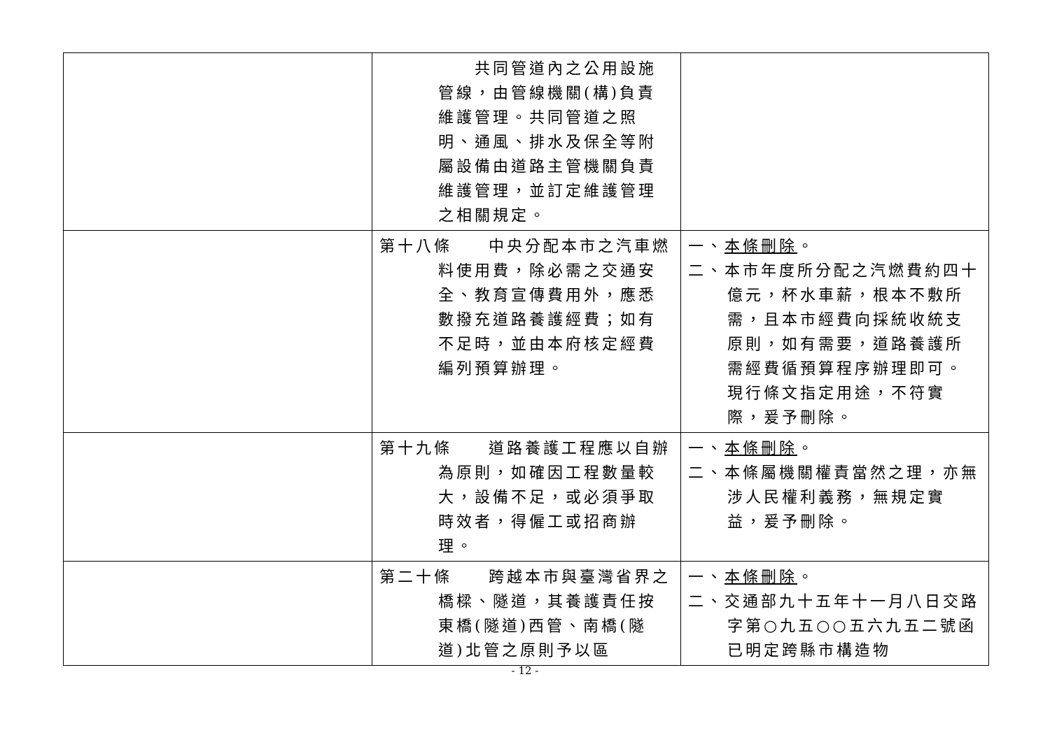| | 共同管道內之公用設施管線，由管線機關(構)負責維護管理。共同管道之照明、通風、排水及保全等附屬設備由道路主管機關負責維護管理，並訂定維護管理之相關規定。 | |
| | 第十八條 中央分配本市之汽車燃料使用費，除必需之交通安全、教育宣傳費用外，應悉數撥充道路養護經費；如有不足時，並由本府核定經費編列預算辦理。 | 一、 本條刪除 。 二、本市年度所分配之汽燃費約四十億元，杯水車薪，根本不敷所需，且本市經費向採統收統支原則，如有需要，道路養護所需經費循預算程序辦理即可。現行條文指定用途，不符實際，爰予刪除。 |
| | 第十九條 道路養護工程應以自辦為原則，如確因工程數量較大，設備不足，或必須爭取時效者，得僱工或招商辦理。 | 一、 本條刪除 。 二、本條屬機關權責當然之理，亦無涉人民權利義務，無規定實益，爰予刪除。 |
| | 第二十條 跨越本市與臺灣省界之橋樑、隧道，其養護責任按東橋(隧道)西管、南橋(隧道)北管之原則予以區 | 一、 本條刪除 。 二、交通部九十五年十一月八日交路字第○九五○○五六九五二號函已明定跨縣市構造物 |
- 12 -